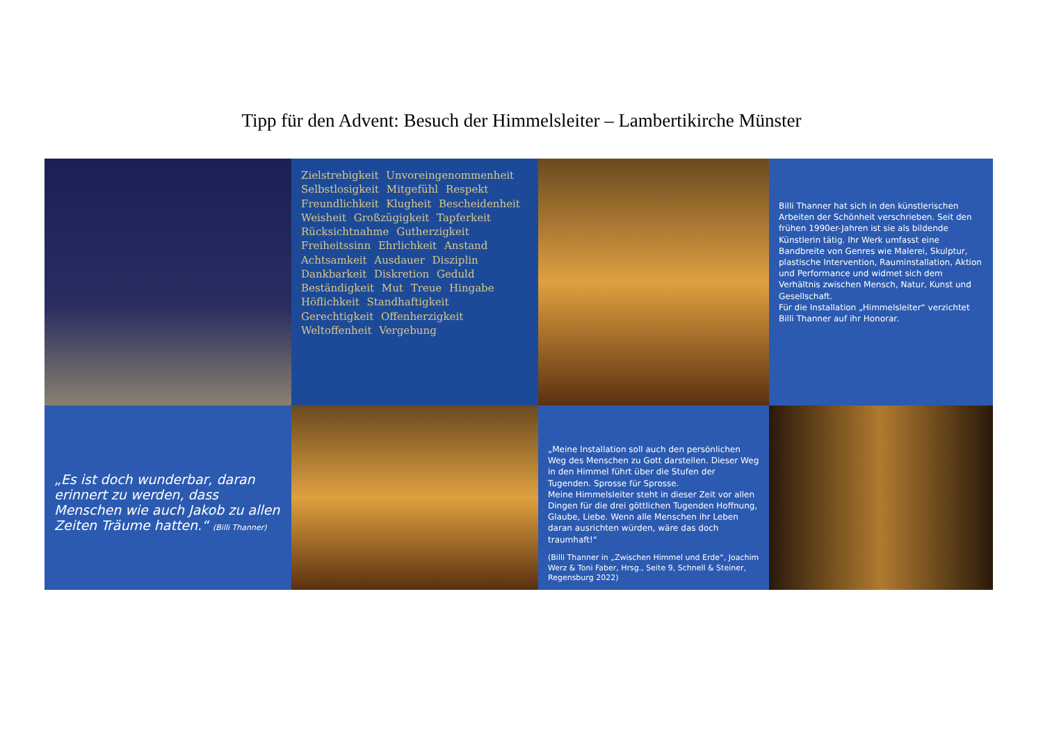Tipp für den Advent: Besuch der Himmelsleiter – Lambertikirche Münster
Zielstrebigkeit Unvoreingenommenheit Selbstlosigkeit Mitgefühl Respekt Freundlichkeit Klugheit Bescheidenheit Weisheit Großzügigkeit Tapferkeit Rücksichtnahme Gutherzigkeit Freiheitssinn Ehrlichkeit Anstand Achtsamkeit Ausdauer Disziplin Dankbarkeit Diskretion Geduld Beständigkeit Mut Treue Hingabe Höflichkeit Standhaftigkeit Gerechtigkeit Offenherzigkeit Weltoffenheit Vergebung
Billi Thanner hat sich in den künstlerischen Arbeiten der Schönheit verschrieben. Seit den frühen 1990er-Jahren ist sie als bildende Künstlerin tätig. Ihr Werk umfasst eine Bandbreite von Genres wie Malerei, Skulptur, plastische Intervention, Rauminstallation, Aktion und Performance und widmet sich dem Verhältnis zwischen Mensch, Natur, Kunst und Gesellschaft.
Für die Installation „Himmelsleiter“ verzichtet Billi Thanner auf ihr Honorar.
„Es ist doch wunderbar, daran erinnert zu werden, dass Menschen wie auch Jakob zu allen Zeiten Träume hatten.“ (Billi Thanner)
„Meine Installation soll auch den persönlichen Weg des Menschen zu Gott darstellen. Dieser Weg in den Himmel führt über die Stufen der Tugenden. Sprosse für Sprosse.
Meine Himmelsleiter steht in dieser Zeit vor allen Dingen für die drei göttlichen Tugenden Hoffnung, Glaube, Liebe. Wenn alle Menschen ihr Leben daran ausrichten würden, wäre das doch traumhaft!“
(Billi Thanner in „Zwischen Himmel und Erde“, Joachim Werz & Toni Faber, Hrsg., Seite 9, Schnell & Steiner, Regensburg 2022)